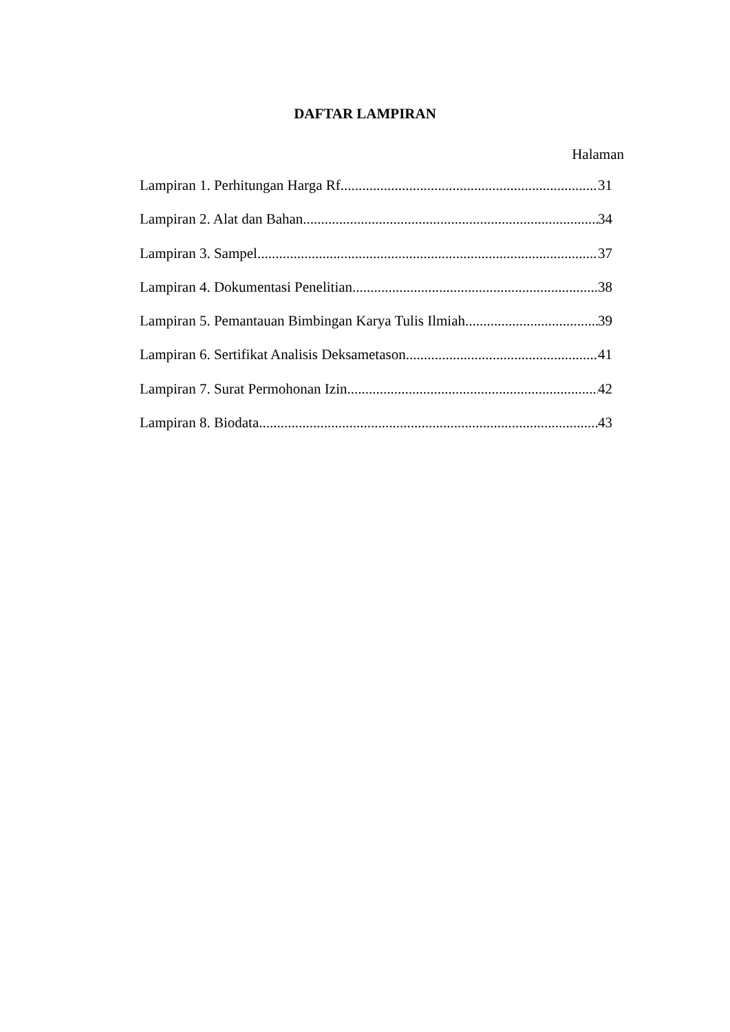DAFTAR LAMPIRAN
Halaman
Lampiran 1. Perhitungan Harga Rf 31
Lampiran 2. Alat dan Bahan 34
Lampiran 3. Sampel 37
Lampiran 4. Dokumentasi Penelitian 38
Lampiran 5. Pemantauan Bimbingan Karya Tulis Ilmiah 39
Lampiran 6. Sertifikat Analisis Deksametason 41
Lampiran 7. Surat Permohonan Izin 42
Lampiran 8. Biodata 43